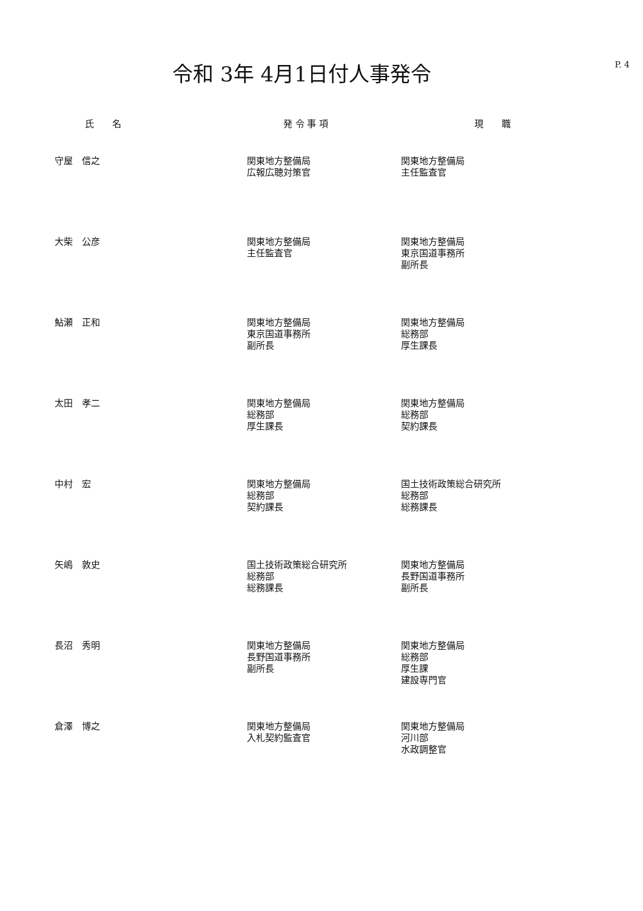令和 3年 4月1日付人事発令
P. 4
| 氏 名 | 発 令 事 項 | 現 職 |
| --- | --- | --- |
| 守屋 信之 | 関東地方整備局 広報広聴対策官 | 関東地方整備局 主任監査官 |
| 大柴 公彦 | 関東地方整備局 主任監査官 | 関東地方整備局 東京国道事務所 副所長 |
| 鮎瀬 正和 | 関東地方整備局 東京国道事務所 副所長 | 関東地方整備局 総務部 厚生課長 |
| 太田 孝二 | 関東地方整備局 総務部 厚生課長 | 関東地方整備局 総務部 契約課長 |
| 中村 宏 | 関東地方整備局 総務部 契約課長 | 国土技術政策総合研究所 総務部 総務課長 |
| 矢嶋 敦史 | 国土技術政策総合研究所 総務部 総務課長 | 関東地方整備局 長野国道事務所 副所長 |
| 長沼 秀明 | 関東地方整備局 長野国道事務所 副所長 | 関東地方整備局 総務部 厚生課 建設専門官 |
| 倉澤 博之 | 関東地方整備局 入札契約監査官 | 関東地方整備局 河川部 水政調整官 |